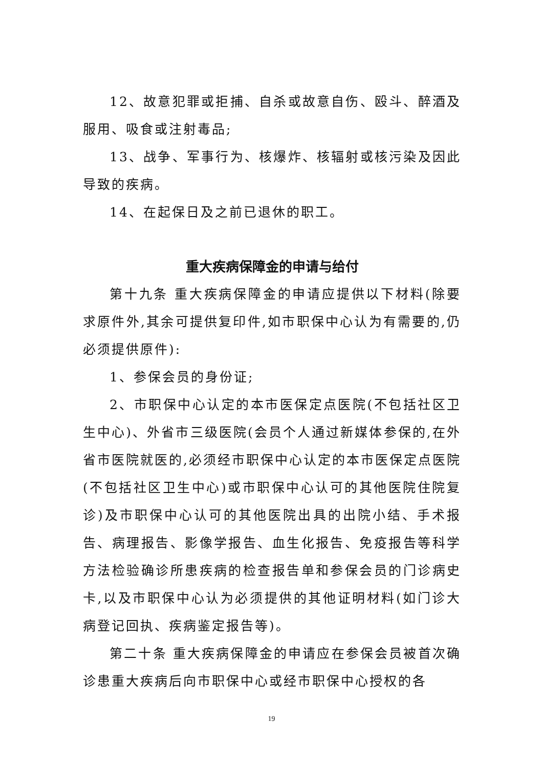12、故意犯罪或拒捕、自杀或故意自伤、殴斗、醉酒及服用、吸食或注射毒品;
13、战争、军事行为、核爆炸、核辐射或核污染及因此导致的疾病。
14、在起保日及之前已退休的职工。
重大疾病保障金的申请与给付
第十九条 重大疾病保障金的申请应提供以下材料(除要求原件外,其余可提供复印件,如市职保中心认为有需要的,仍必须提供原件):
1、参保会员的身份证;
2、市职保中心认定的本市医保定点医院(不包括社区卫生中心)、外省市三级医院(会员个人通过新媒体参保的,在外省市医院就医的,必须经市职保中心认定的本市医保定点医院(不包括社区卫生中心)或市职保中心认可的其他医院住院复诊)及市职保中心认可的其他医院出具的出院小结、手术报告、病理报告、影像学报告、血生化报告、免疫报告等科学方法检验确诊所患疾病的检查报告单和参保会员的门诊病史卡,以及市职保中心认为必须提供的其他证明材料(如门诊大病登记回执、疾病鉴定报告等)。
第二十条 重大疾病保障金的申请应在参保会员被首次确诊患重大疾病后向市职保中心或经市职保中心授权的各
19